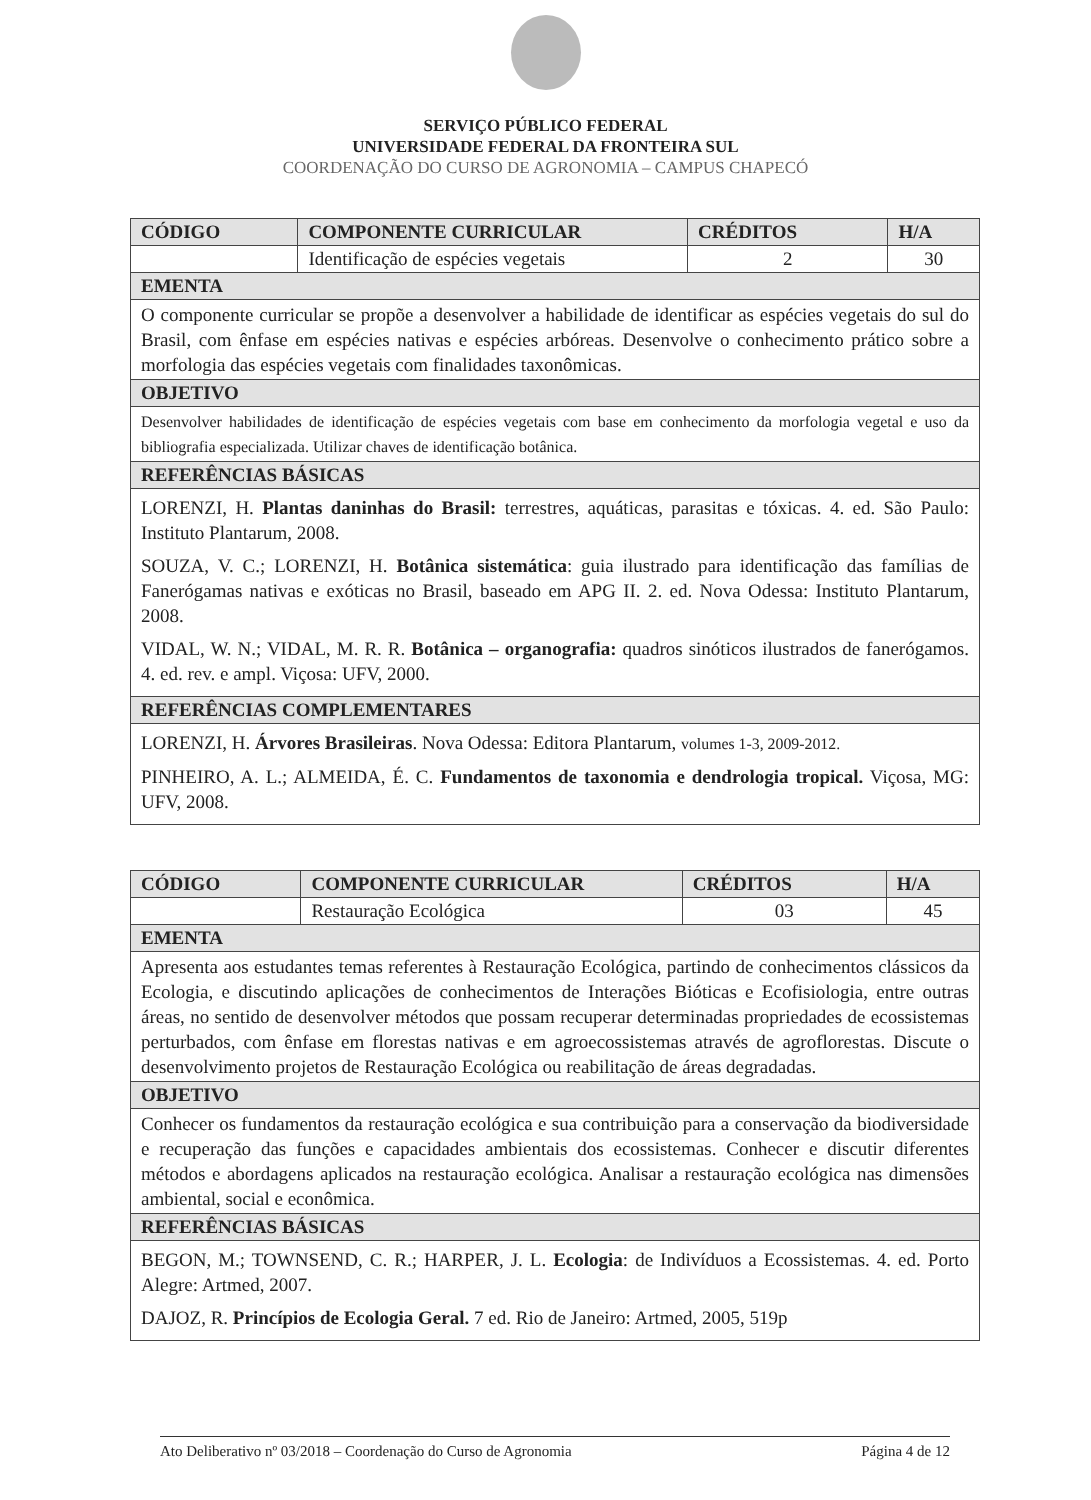SERVIÇO PÚBLICO FEDERAL
UNIVERSIDADE FEDERAL DA FRONTEIRA SUL
COORDENAÇÃO DO CURSO DE AGRONOMIA – CAMPUS CHAPECÓ
| CÓDIGO | COMPONENTE CURRICULAR | CRÉDITOS | H/A |
| --- | --- | --- | --- |
| | Identificação de espécies vegetais | 2 | 30 |
| EMENTA | | | |
| O componente curricular se propõe a desenvolver a habilidade de identificar as espécies vegetais do sul do Brasil, com ênfase em espécies nativas e espécies arbóreas. Desenvolve o conhecimento prático sobre a morfologia das espécies vegetais com finalidades taxonômicas. | | | |
| OBJETIVO | | | |
| Desenvolver habilidades de identificação de espécies vegetais com base em conhecimento da morfologia vegetal e uso da bibliografia especializada. Utilizar chaves de identificação botânica. | | | |
| REFERÊNCIAS BÁSICAS | | | |
| LORENZI, H. Plantas daninhas do Brasil: terrestres, aquáticas, parasitas e tóxicas. 4. ed. São Paulo: Instituto Plantarum, 2008. SOUZA, V. C.; LORENZI, H. Botânica sistemática : guia ilustrado para identificação das famílias de Fanerógamas nativas e exóticas no Brasil, baseado em APG II. 2. ed. Nova Odessa: Instituto Plantarum, 2008. VIDAL, W. N.; VIDAL, M. R. R. Botânica – organografia: quadros sinóticos ilustrados de fanerógamos. 4. ed. rev. e ampl. Viçosa: UFV, 2000. | | | |
| REFERÊNCIAS COMPLEMENTARES | | | |
| LORENZI, H. Árvores Brasileiras . Nova Odessa: Editora Plantarum, volumes 1-3, 2009-2012. PINHEIRO, A. L.; ALMEIDA, É. C. Fundamentos de taxonomia e dendrologia tropical. Viçosa, MG: UFV, 2008. | | | |
| CÓDIGO | COMPONENTE CURRICULAR | CRÉDITOS | H/A |
| --- | --- | --- | --- |
| | Restauração Ecológica | 03 | 45 |
| EMENTA | | | |
| Apresenta aos estudantes temas referentes à Restauração Ecológica, partindo de conhecimentos clássicos da Ecologia, e discutindo aplicações de conhecimentos de Interações Bióticas e Ecofisiologia, entre outras áreas, no sentido de desenvolver métodos que possam recuperar determinadas propriedades de ecossistemas perturbados, com ênfase em florestas nativas e em agroecossistemas através de agroflorestas. Discute o desenvolvimento projetos de Restauração Ecológica ou reabilitação de áreas degradadas. | | | |
| OBJETIVO | | | |
| Conhecer os fundamentos da restauração ecológica e sua contribuição para a conservação da biodiversidade e recuperação das funções e capacidades ambientais dos ecossistemas. Conhecer e discutir diferentes métodos e abordagens aplicados na restauração ecológica. Analisar a restauração ecológica nas dimensões ambiental, social e econômica. | | | |
| REFERÊNCIAS BÁSICAS | | | |
| BEGON, M.; TOWNSEND, C. R.; HARPER, J. L. Ecologia : de Indivíduos a Ecossistemas. 4. ed. Porto Alegre: Artmed, 2007. DAJOZ, R. Princípios de Ecologia Geral. 7 ed. Rio de Janeiro: Artmed, 2005, 519p | | | |
Ato Deliberativo nº 03/2018 – Coordenação do Curso de Agronomia Página 4 de 12